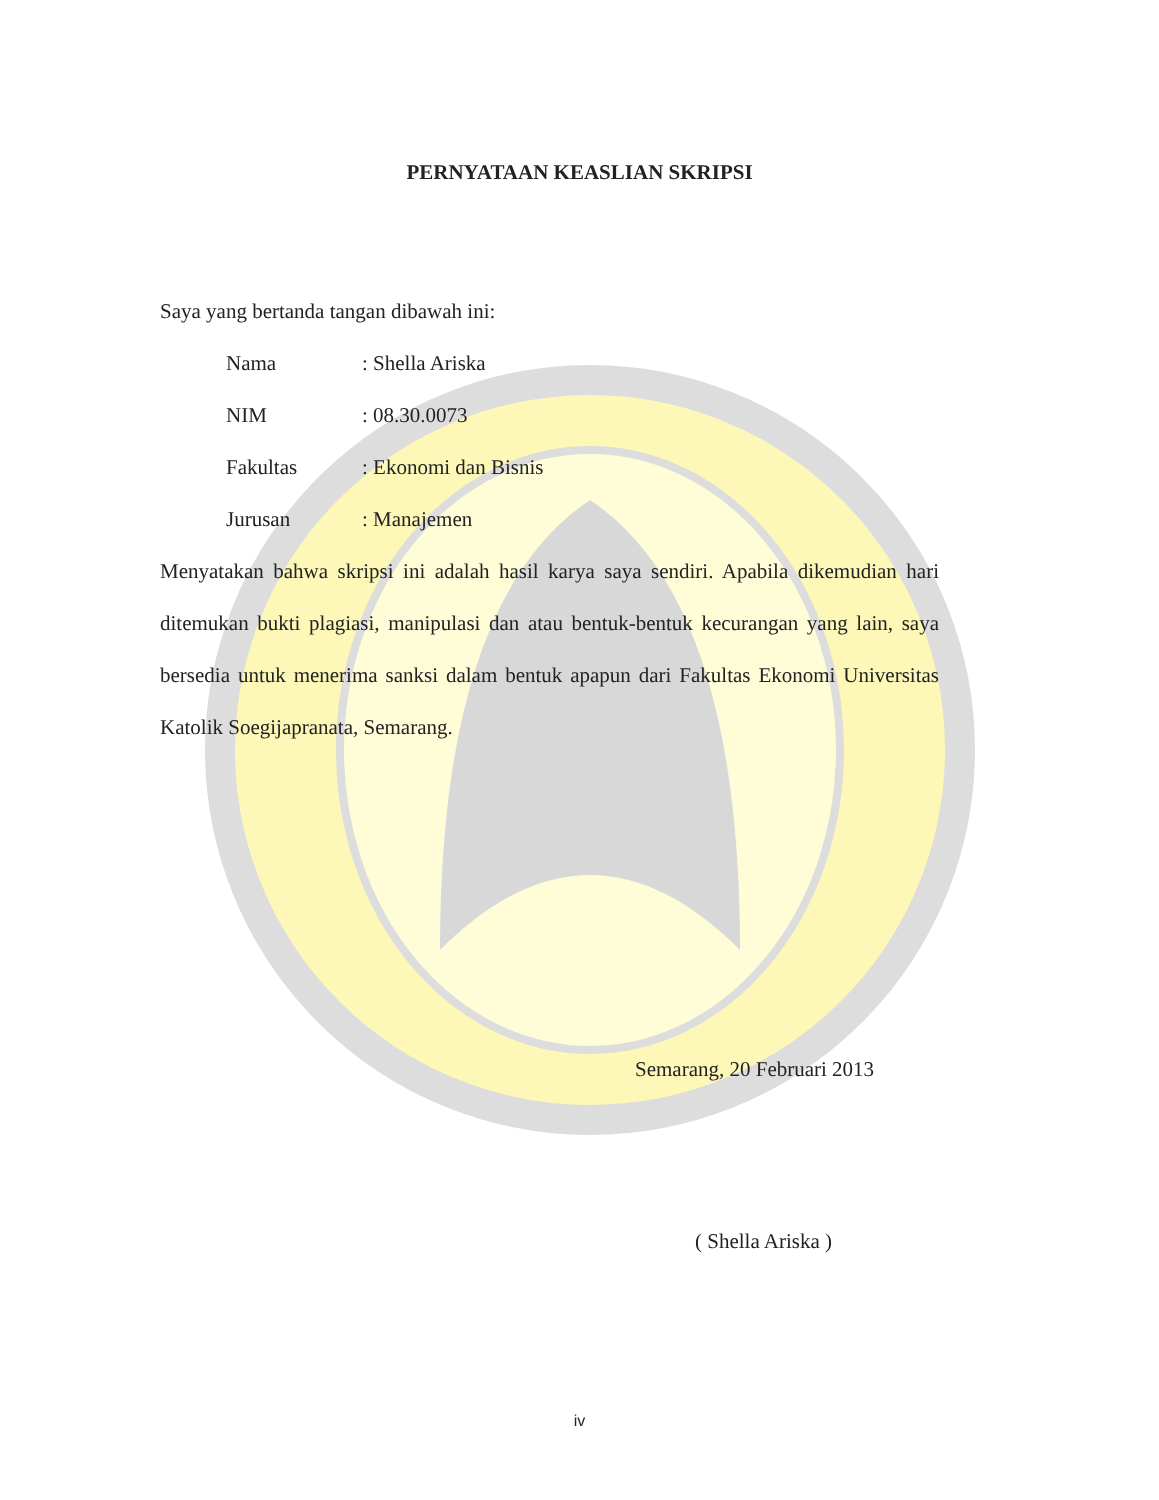PERNYATAAN KEASLIAN SKRIPSI
Saya yang bertanda tangan dibawah ini:
| Nama | : Shella Ariska |
| NIM | : 08.30.0073 |
| Fakultas | : Ekonomi dan Bisnis |
| Jurusan | : Manajemen |
Menyatakan bahwa skripsi ini adalah hasil karya saya sendiri. Apabila dikemudian hari ditemukan bukti plagiasi, manipulasi dan atau bentuk-bentuk kecurangan yang lain, saya bersedia untuk menerima sanksi dalam bentuk apapun dari Fakultas Ekonomi Universitas Katolik Soegijapranata, Semarang.
Semarang, 20 Februari 2013
( Shella Ariska )
iv